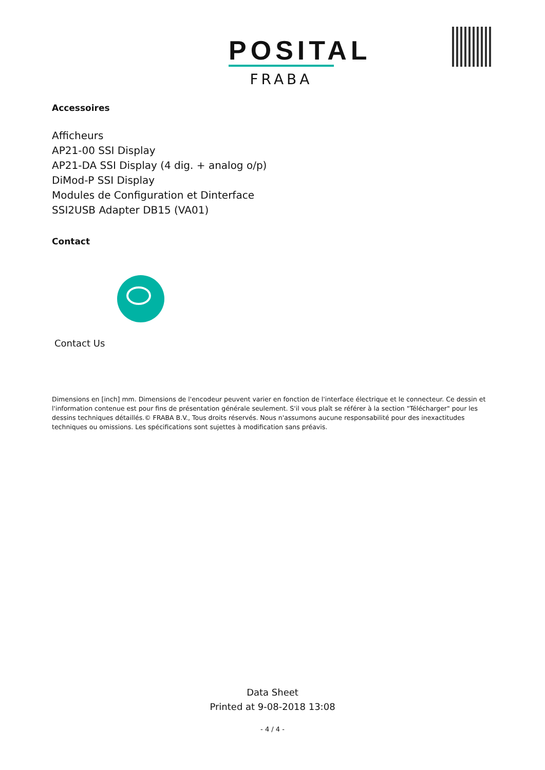POSITAL
FRABA
Accessoires
Afficheurs
AP21-00 SSI Display
AP21-DA SSI Display (4 dig. + analog o/p)
DiMod-P SSI Display
Modules de Configuration et Dinterface
SSI2USB Adapter DB15 (VA01)
Contact
Contact Us
Dimensions en [inch] mm. Dimensions de l'encodeur peuvent varier en fonction de l'interface électrique et le connecteur. Ce dessin et l'information contenue est pour fins de présentation générale seulement. S'il vous plaît se référer à la section "Télécharger" pour les dessins techniques détaillés.© FRABA B.V., Tous droits réservés. Nous n'assumons aucune responsabilité pour des inexactitudes techniques ou omissions. Les spécifications sont sujettes à modification sans préavis.
Data Sheet
Printed at 9-08-2018 13:08
- 4 / 4 -